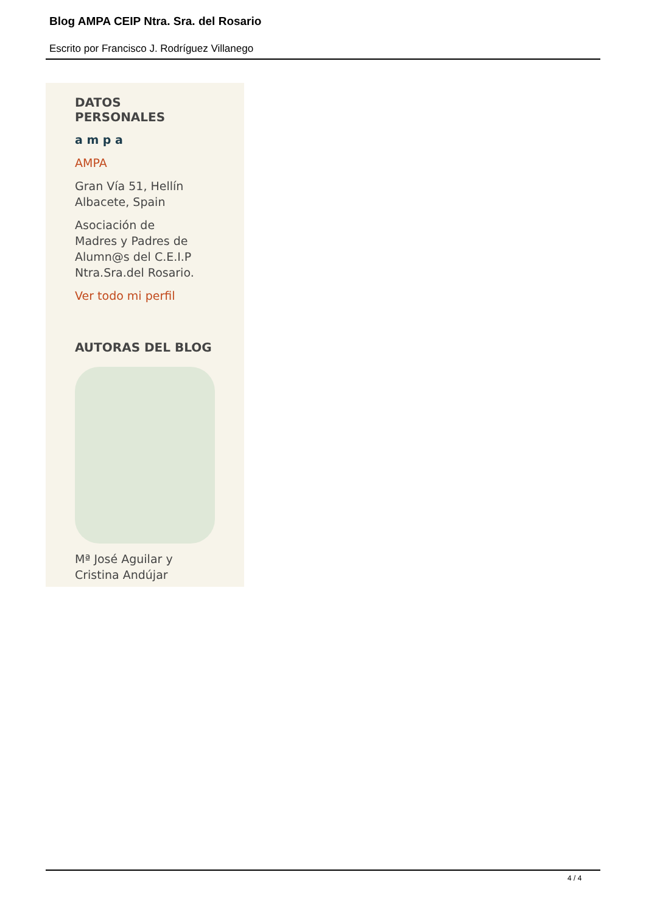Blog AMPA CEIP Ntra. Sra. del Rosario
Escrito por Francisco J. Rodríguez Villanego
DATOS
PERSONALES
a m p a
AMPA
Gran Vía 51, Hellín
Albacete, Spain
Asociación de
Madres y Padres de
Alumn@s del C.E.I.P
Ntra.Sra.del Rosario.
Ver todo mi perfil
AUTORAS DEL BLOG
Mª José Aguilar y
Cristina Andújar
4 / 4